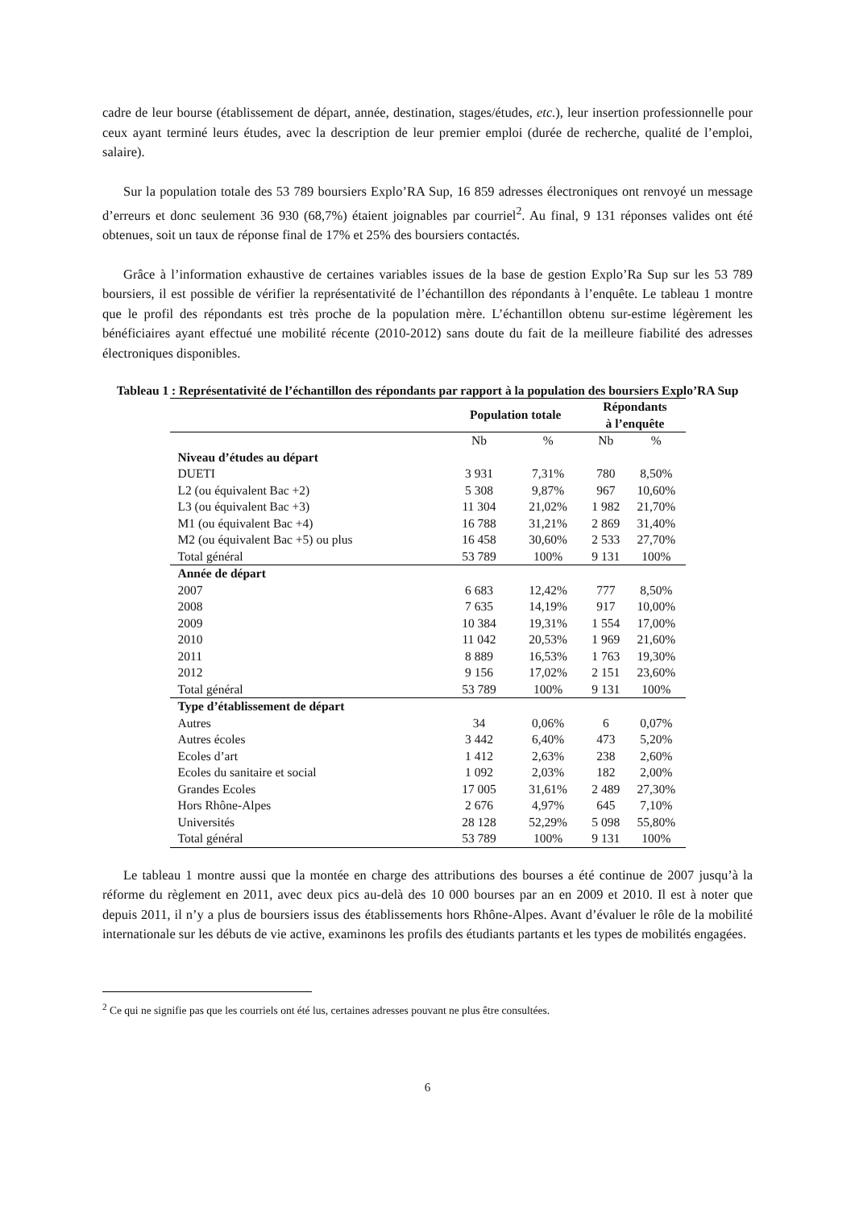cadre de leur bourse (établissement de départ, année, destination, stages/études, etc.), leur insertion professionnelle pour ceux ayant terminé leurs études, avec la description de leur premier emploi (durée de recherche, qualité de l’emploi, salaire).
Sur la population totale des 53 789 boursiers Explo’RA Sup, 16 859 adresses électroniques ont renvoyé un message d’erreurs et donc seulement 36 930 (68,7%) étaient joignables par courriel<sup>2</sup>. Au final, 9 131 réponses valides ont été obtenues, soit un taux de réponse final de 17% et 25% des boursiers contactés.
Grâce à l’information exhaustive de certaines variables issues de la base de gestion Explo’Ra Sup sur les 53 789 boursiers, il est possible de vérifier la représentativité de l’échantillon des répondants à l’enquête. Le tableau 1 montre que le profil des répondants est très proche de la population mère. L’échantillon obtenu sur-estime légèrement les bénéficiaires ayant effectué une mobilité récente (2010-2012) sans doute du fait de la meilleure fiabilité des adresses électroniques disponibles.
Tableau 1 : Représentativité de l’échantillon des répondants par rapport à la population des boursiers Explo’RA Sup
| | Population totale | | Répondants à l’enquête | |
| --- | --- | --- | --- | --- |
| | Nb | % | Nb | % |
| Niveau d’études au départ | | | | |
| DUETI | 3 931 | 7,31% | 780 | 8,50% |
| L2 (ou équivalent Bac +2) | 5 308 | 9,87% | 967 | 10,60% |
| L3 (ou équivalent Bac +3) | 11 304 | 21,02% | 1 982 | 21,70% |
| M1 (ou équivalent Bac +4) | 16 788 | 31,21% | 2 869 | 31,40% |
| M2 (ou équivalent Bac +5) ou plus | 16 458 | 30,60% | 2 533 | 27,70% |
| Total général | 53 789 | 100% | 9 131 | 100% |
| Année de départ | | | | |
| 2007 | 6 683 | 12,42% | 777 | 8,50% |
| 2008 | 7 635 | 14,19% | 917 | 10,00% |
| 2009 | 10 384 | 19,31% | 1 554 | 17,00% |
| 2010 | 11 042 | 20,53% | 1 969 | 21,60% |
| 2011 | 8 889 | 16,53% | 1 763 | 19,30% |
| 2012 | 9 156 | 17,02% | 2 151 | 23,60% |
| Total général | 53 789 | 100% | 9 131 | 100% |
| Type d’établissement de départ | | | | |
| Autres | 34 | 0,06% | 6 | 0,07% |
| Autres écoles | 3 442 | 6,40% | 473 | 5,20% |
| Ecoles d’art | 1 412 | 2,63% | 238 | 2,60% |
| Ecoles du sanitaire et social | 1 092 | 2,03% | 182 | 2,00% |
| Grandes Ecoles | 17 005 | 31,61% | 2 489 | 27,30% |
| Hors Rhône-Alpes | 2 676 | 4,97% | 645 | 7,10% |
| Universités | 28 128 | 52,29% | 5 098 | 55,80% |
| Total général | 53 789 | 100% | 9 131 | 100% |
Le tableau 1 montre aussi que la montée en charge des attributions des bourses a été continue de 2007 jusqu’à la réforme du règlement en 2011, avec deux pics au-delà des 10 000 bourses par an en 2009 et 2010. Il est à noter que depuis 2011, il n’y a plus de boursiers issus des établissements hors Rhône-Alpes. Avant d’évaluer le rôle de la mobilité internationale sur les débuts de vie active, examinons les profils des étudiants partants et les types de mobilités engagées.
<sup>2</sup> Ce qui ne signifie pas que les courriels ont été lus, certaines adresses pouvant ne plus être consultées.
6